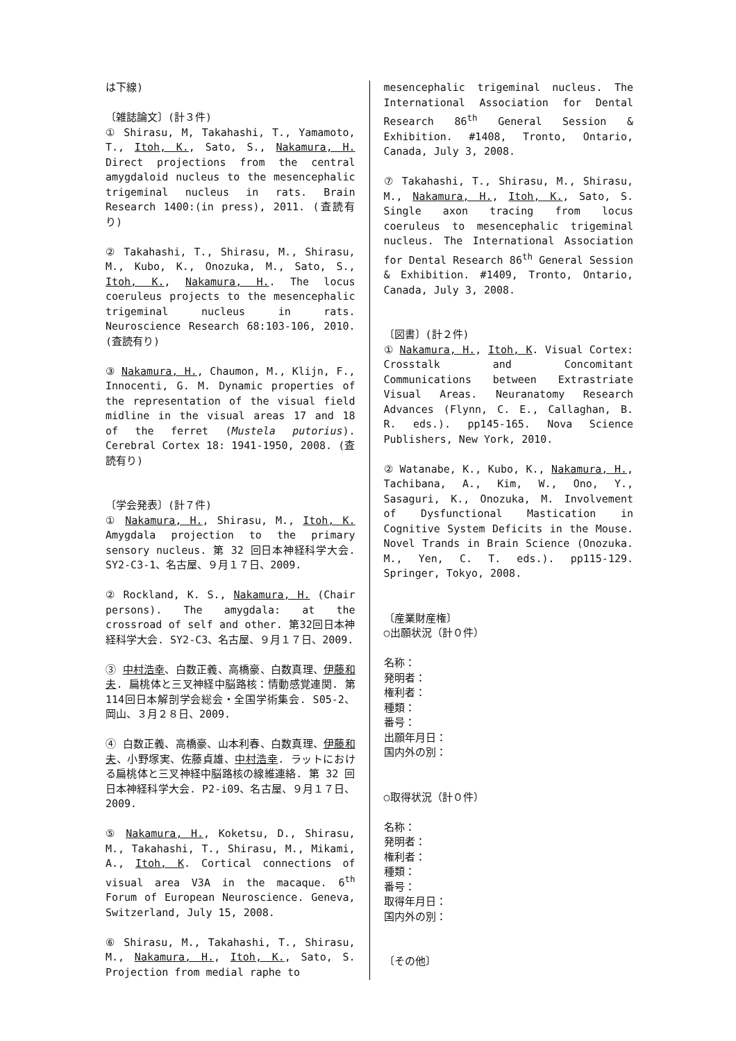は下線)
〔雑誌論文〕(計３件)
① Shirasu, M, Takahashi, T., Yamamoto, T., Itoh, K., Sato, S., Nakamura, H. Direct projections from the central amygdaloid nucleus to the mesencephalic trigeminal nucleus in rats. Brain Research 1400:(in press), 2011. (査読有り)
② Takahashi, T., Shirasu, M., Shirasu, M., Kubo, K., Onozuka, M., Sato, S., Itoh, K., Nakamura, H.. The locus coeruleus projects to the mesencephalic trigeminal nucleus in rats. Neuroscience Research 68:103-106, 2010. (査読有り)
③ Nakamura, H., Chaumon, M., Klijn, F., Innocenti, G. M. Dynamic properties of the representation of the visual field midline in the visual areas 17 and 18 of the ferret (Mustela putorius). Cerebral Cortex 18: 1941-1950, 2008. (査読有り)
〔学会発表〕(計７件)
① Nakamura, H., Shirasu, M., Itoh, K. Amygdala projection to the primary sensory nucleus. 第 32 回日本神経科学大会. SY2-C3-1、名古屋、９月１７日、2009.
② Rockland, K. S., Nakamura, H. (Chair persons). The amygdala: at the crossroad of self and other. 第32回日本神経科学大会. SY2-C3、名古屋、９月１７日、2009.
③ 中村浩幸、白数正義、高橋豪、白数真理、伊藤和夫. 扁桃体と三叉神経中脳路核：情動感覚連関. 第114回日本解剖学会総会・全国学術集会. S05-2、岡山、３月２８日、2009.
④ 白数正義、高橋豪、山本利春、白数真理、伊藤和夫、小野塚実、佐藤貞雄、中村浩幸. ラットにおける扁桃体と三叉神経中脳路核の線維連絡. 第 32 回日本神経科学大会. P2-i09、名古屋、９月１７日、2009.
⑤ Nakamura, H., Koketsu, D., Shirasu, M., Takahashi, T., Shirasu, M., Mikami, A., Itoh, K. Cortical connections of visual area V3A in the macaque. 6<sup>th</sup> Forum of European Neuroscience. Geneva, Switzerland, July 15, 2008.
⑥ Shirasu, M., Takahashi, T., Shirasu, M., Nakamura, H., Itoh, K., Sato, S. Projection from medial raphe to
mesencephalic trigeminal nucleus. The International Association for Dental Research 86<sup>th</sup> General Session & Exhibition. #1408, Tronto, Ontario, Canada, July 3, 2008.
⑦ Takahashi, T., Shirasu, M., Shirasu, M., Nakamura, H., Itoh, K., Sato, S. Single axon tracing from locus coeruleus to mesencephalic trigeminal nucleus. The International Association for Dental Research 86<sup>th</sup> General Session & Exhibition. #1409, Tronto, Ontario, Canada, July 3, 2008.
〔図書〕(計２件)
① Nakamura, H., Itoh, K. Visual Cortex: Crosstalk and Concomitant Communications between Extrastriate Visual Areas. Neuranatomy Research Advances (Flynn, C. E., Callaghan, B. R. eds.). pp145-165. Nova Science Publishers, New York, 2010.
② Watanabe, K., Kubo, K., Nakamura, H., Tachibana, A., Kim, W., Ono, Y., Sasaguri, K., Onozuka, M. Involvement of Dysfunctional Mastication in Cognitive System Deficits in the Mouse. Novel Trands in Brain Science (Onozuka. M., Yen, C. T. eds.). pp115-129. Springer, Tokyo, 2008.
〔産業財産権〕
○出願状況（計０件）
名称：
発明者：
権利者：
種類：
番号：
出願年月日：
国内外の別：
○取得状況（計０件）
名称：
発明者：
権利者：
種類：
番号：
取得年月日：
国内外の別：
〔その他〕